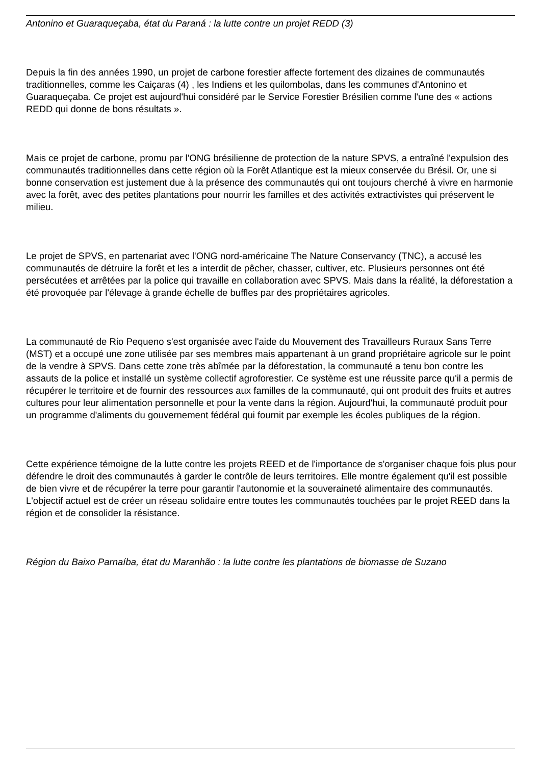Antonino et Guaraqueçaba, état du Paraná : la lutte contre un projet REDD (3)
Depuis la fin des années 1990, un projet de carbone forestier affecte fortement des dizaines de communautés traditionnelles, comme les Caiçaras (4) , les Indiens et les quilombolas, dans les communes d'Antonino et Guaraqueçaba. Ce projet est aujourd'hui considéré par le Service Forestier Brésilien comme l'une des « actions REDD qui donne de bons résultats ».
Mais ce projet de carbone, promu par l'ONG brésilienne de protection de la nature SPVS, a entraîné l'expulsion des communautés traditionnelles dans cette région où la Forêt Atlantique est la mieux conservée du Brésil. Or, une si bonne conservation est justement due à la présence des communautés qui ont toujours cherché à vivre en harmonie avec la forêt, avec des petites plantations pour nourrir les familles et des activités extractivistes qui préservent le milieu.
Le projet de SPVS, en partenariat avec l'ONG nord-américaine The Nature Conservancy (TNC), a accusé les communautés de détruire la forêt et les a interdit de pêcher, chasser, cultiver, etc. Plusieurs personnes ont été persécutées et arrêtées par la police qui travaille en collaboration avec SPVS. Mais dans la réalité, la déforestation a été provoquée par l'élevage à grande échelle de buffles par des propriétaires agricoles.
La communauté de Rio Pequeno s'est organisée avec l'aide du Mouvement des Travailleurs Ruraux Sans Terre (MST) et a occupé une zone utilisée par ses membres mais appartenant à un grand propriétaire agricole sur le point de la vendre à SPVS. Dans cette zone très abîmée par la déforestation, la communauté a tenu bon contre les assauts de la police et installé un système collectif agroforestier. Ce système est une réussite parce qu'il a permis de récupérer le territoire et de fournir des ressources aux familles de la communauté, qui ont produit des fruits et autres cultures pour leur alimentation personnelle et pour la vente dans la région. Aujourd'hui, la communauté produit pour un programme d'aliments du gouvernement fédéral qui fournit par exemple les écoles publiques de la région.
Cette expérience témoigne de la lutte contre les projets REED et de l'importance de s'organiser chaque fois plus pour défendre le droit des communautés à garder le contrôle de leurs territoires. Elle montre également qu'il est possible de bien vivre et de récupérer la terre pour garantir l'autonomie et la souveraineté alimentaire des communautés. L'objectif actuel est de créer un réseau solidaire entre toutes les communautés touchées par le projet REED dans la région et de consolider la résistance.
Région du Baixo Parnaíba, état du Maranhão : la lutte contre les plantations de biomasse de Suzano